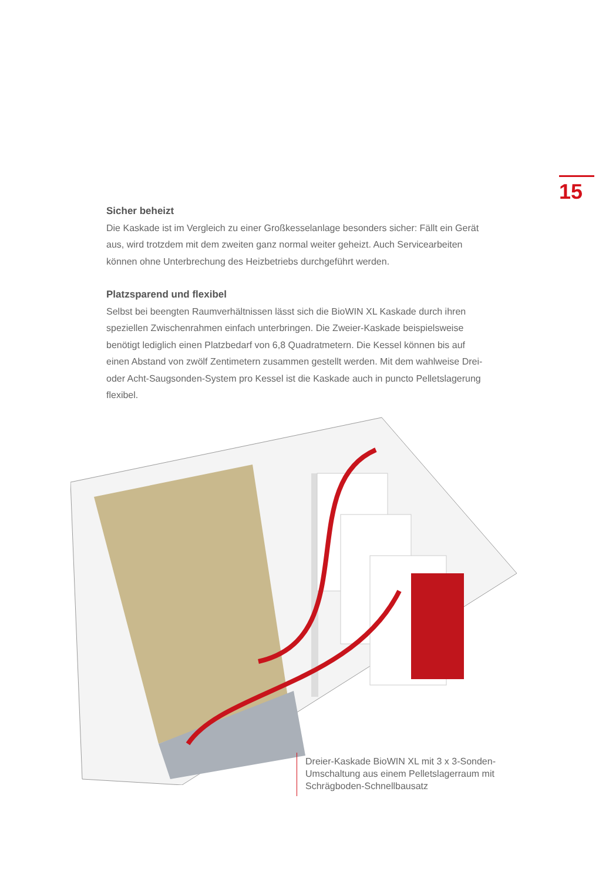15
Sicher beheizt
Die Kaskade ist im Vergleich zu einer Großkesselanlage besonders sicher: Fällt ein Gerät aus, wird trotzdem mit dem zweiten ganz normal weiter geheizt. Auch Servicearbeiten können ohne Unterbrechung des Heizbetriebs durchgeführt werden.
Platzsparend und flexibel
Selbst bei beengten Raumverhältnissen lässt sich die BioWIN XL Kaskade durch ihren speziellen Zwischenrahmen einfach unterbringen. Die Zweier-Kaskade beispielsweise benötigt lediglich einen Platzbedarf von 6,8 Quadratmetern. Die Kessel können bis auf einen Abstand von zwölf Zentimetern zusammen gestellt werden. Mit dem wahlweise Drei- oder Acht-Saugsonden-System pro Kessel ist die Kaskade auch in puncto Pelletslagerung flexibel.
Dreier-Kaskade BioWIN XL mit 3 x 3-Sonden-Umschaltung aus einem Pelletslagerraum mit Schrägboden-Schnellbausatz